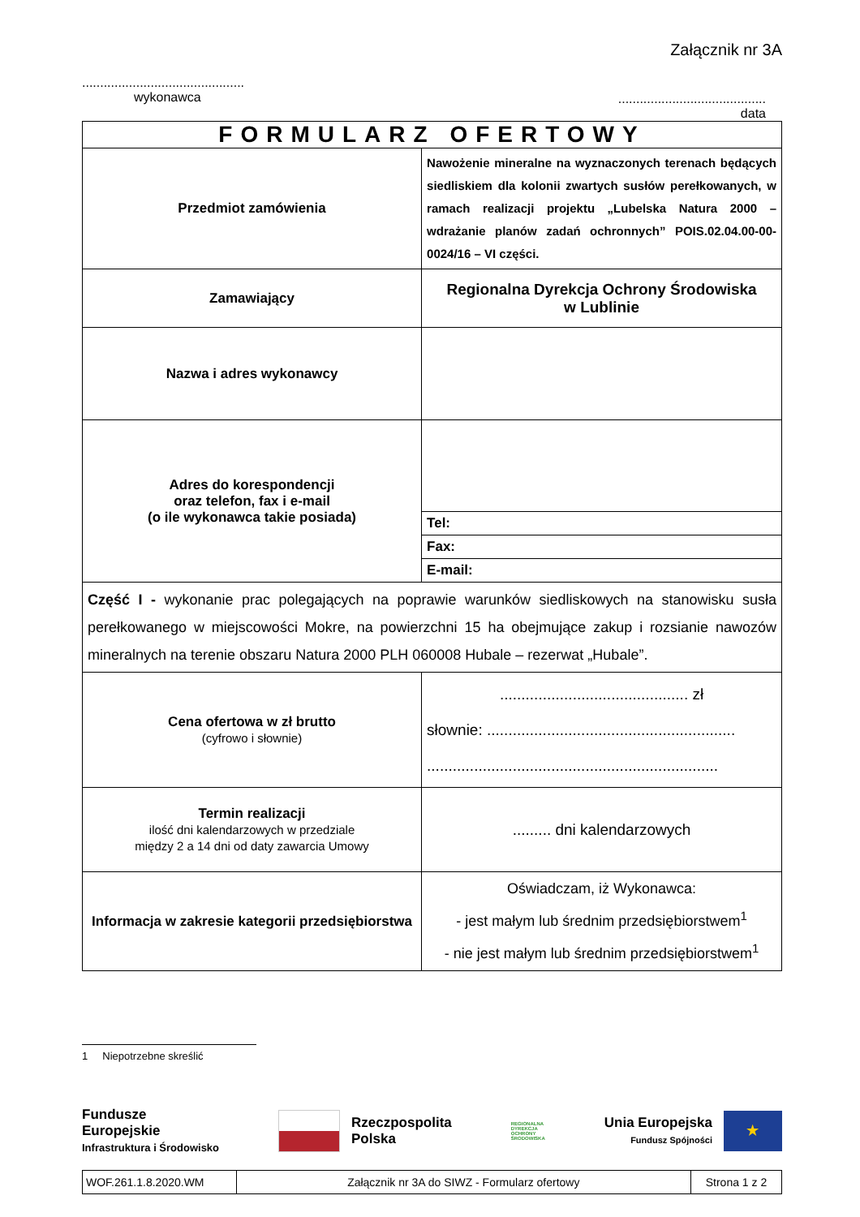Załącznik nr 3A
.............................................
wykonawca
.........................................
data
| FORMULARZ OFERTOWY | |
| Przedmiot zamówienia | Nawożenie mineralne na wyznaczonych terenach będących siedliskiem dla kolonii zwartych susłów perełkowanych, w ramach realizacji projektu „Lubelska Natura 2000 – wdrażanie planów zadań ochronnych” POIS.02.04.00-00-0024/16 – VI części. |
| Zamawiający | Regionalna Dyrekcja Ochrony Środowiska w Lublinie |
| Nazwa i adres wykonawcy | |
| Adres do korespondencji oraz telefon, fax i e-mail (o ile wykonawca takie posiada) | |
| | Tel: |
| | Fax: |
| | E-mail: |
| Część I - wykonanie prac polegających na poprawie warunków siedliskowych na stanowisku susła perełkowanego w miejscowości Mokre, na powierzchni 15 ha obejmujące zakup i rozsianie nawozów mineralnych na terenie obszaru Natura 2000 PLH 060008 Hubale – rezerwat „Hubale”. | |
| Cena ofertowa w zł brutto (cyfrowo i słownie) | ............................................ zł słownie: .......................................................... .................................................................... |
| Termin realizacji ilość dni kalendarzowych w przedziale między 2 a 14 dni od daty zawarcia Umowy | ......... dni kalendarzowych |
| Informacja w zakresie kategorii przedsiębiorstwa | Oświadczam, iż Wykonawca: - jest małym lub średnim przedsiębiorstwem<sup>1</sup> - nie jest małym lub średnim przedsiębiorstwem<sup>1</sup> |
1 Niepotrzebne skreślić
Fundusze
Europejskie
Infrastruktura i Środowisko
Rzeczpospolita
Polska
REGIONALNA
DYREKCJA
OCHRONY
ŚRODOWISKA
Unia Europejska
Fundusz Spójności
★
| WOF.261.1.8.2020.WM | Załącznik nr 3A do SIWZ - Formularz ofertowy | Strona 1 z 2 |